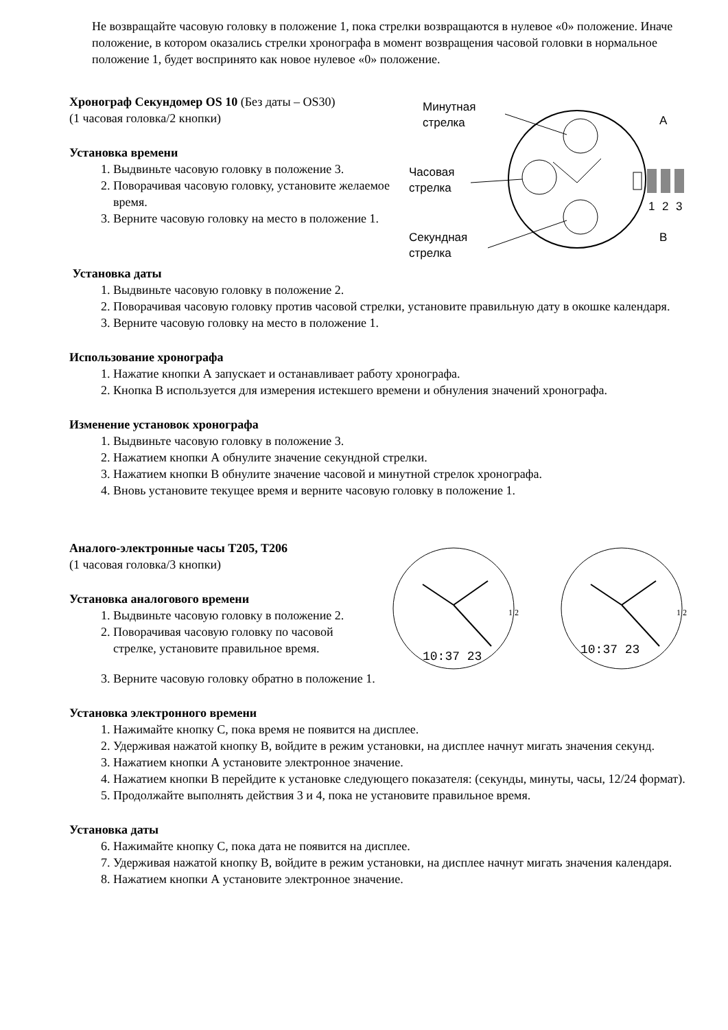Не возвращайте часовую головку в положение 1, пока стрелки возвращаются в нулевое «0» положение. Иначе положение, в котором оказались стрелки хронографа в момент возвращения часовой головки в нормальное положение 1, будет воспринято как новое нулевое «0» положение.
Хронограф Секундомер OS 10 (Без даты – OS30)
(1 часовая головка/2 кнопки)
Установка времени
1. Выдвиньте часовую головку в положение 3.
2. Поворачивая часовую головку, установите желаемое время.
3. Верните часовую головку на место в положение 1.
A
B
1
2
3
Минутная
стрелка
Часовая
стрелка
Секундная
стрелка
Установка даты
1. Выдвиньте часовую головку в положение 2.
2. Поворачивая часовую головку против часовой стрелки, установите правильную дату в окошке календаря.
3. Верните часовую головку на место в положение 1.
Использование хронографа
1. Нажатие кнопки А запускает и останавливает работу хронографа.
2. Кнопка В используется для измерения истекшего времени и обнуления значений хронографа.
Изменение установок хронографа
1. Выдвиньте часовую головку в положение 3.
2. Нажатием кнопки А обнулите значение секундной стрелки.
3. Нажатием кнопки В обнулите значение часовой и минутной стрелок хронографа.
4. Вновь установите текущее время и верните часовую головку в положение 1.
Аналого-электронные часы T205, T206
(1 часовая головка/3 кнопки)
Установка аналогового времени
1. Выдвиньте часовую головку в положение 2.
2. Поворачивая часовую головку по часовой стрелке, установите правильное время.
10:37 23
1 2
10:37 23
1 2
3. Верните часовую головку обратно в положение 1.
Установка электронного времени
1. Нажимайте кнопку С, пока время не появится на дисплее.
2. Удерживая нажатой кнопку В, войдите в режим установки, на дисплее начнут мигать значения секунд.
3. Нажатием кнопки А установите электронное значение.
4. Нажатием кнопки В перейдите к установке следующего показателя: (секунды, минуты, часы, 12/24 формат).
5. Продолжайте выполнять действия 3 и 4, пока не установите правильное время.
Установка даты
6. Нажимайте кнопку С, пока дата не появится на дисплее.
7. Удерживая нажатой кнопку В, войдите в режим установки, на дисплее начнут мигать значения календаря.
8. Нажатием кнопки А установите электронное значение.